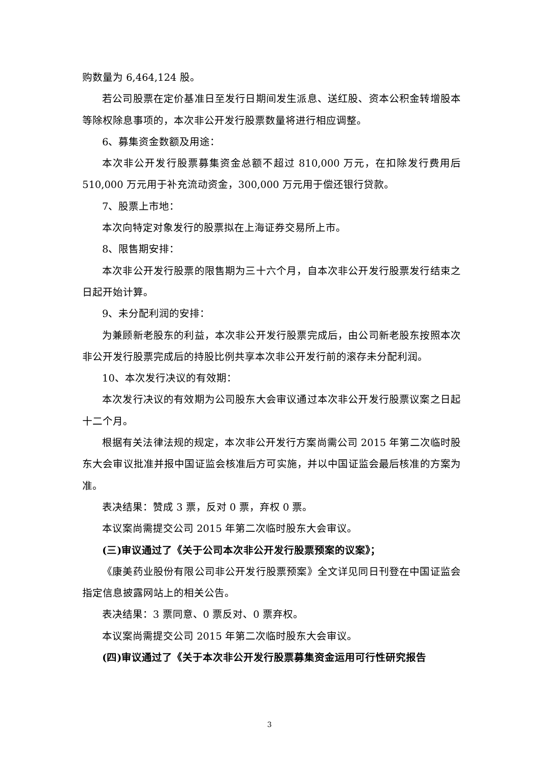购数量为 6,464,124 股。
若公司股票在定价基准日至发行日期间发生派息、送红股、资本公积金转增股本等除权除息事项的，本次非公开发行股票数量将进行相应调整。
6、募集资金数额及用途：
本次非公开发行股票募集资金总额不超过 810,000 万元，在扣除发行费用后 510,000 万元用于补充流动资金，300,000 万元用于偿还银行贷款。
7、股票上市地：
本次向特定对象发行的股票拟在上海证券交易所上市。
8、限售期安排：
本次非公开发行股票的限售期为三十六个月，自本次非公开发行股票发行结束之日起开始计算。
9、未分配利润的安排：
为兼顾新老股东的利益，本次非公开发行股票完成后，由公司新老股东按照本次非公开发行股票完成后的持股比例共享本次非公开发行前的滚存未分配利润。
10、本次发行决议的有效期：
本次发行决议的有效期为公司股东大会审议通过本次非公开发行股票议案之日起十二个月。
根据有关法律法规的规定，本次非公开发行方案尚需公司 2015 年第二次临时股东大会审议批准并报中国证监会核准后方可实施，并以中国证监会最后核准的方案为准。
表决结果：赞成 3 票，反对 0 票，弃权 0 票。
本议案尚需提交公司 2015 年第二次临时股东大会审议。
(三)审议通过了《关于公司本次非公开发行股票预案的议案》；
《康美药业股份有限公司非公开发行股票预案》全文详见同日刊登在中国证监会指定信息披露网站上的相关公告。
表决结果：3 票同意、0 票反对、0 票弃权。
本议案尚需提交公司 2015 年第二次临时股东大会审议。
(四)审议通过了《关于本次非公开发行股票募集资金运用可行性研究报告
3